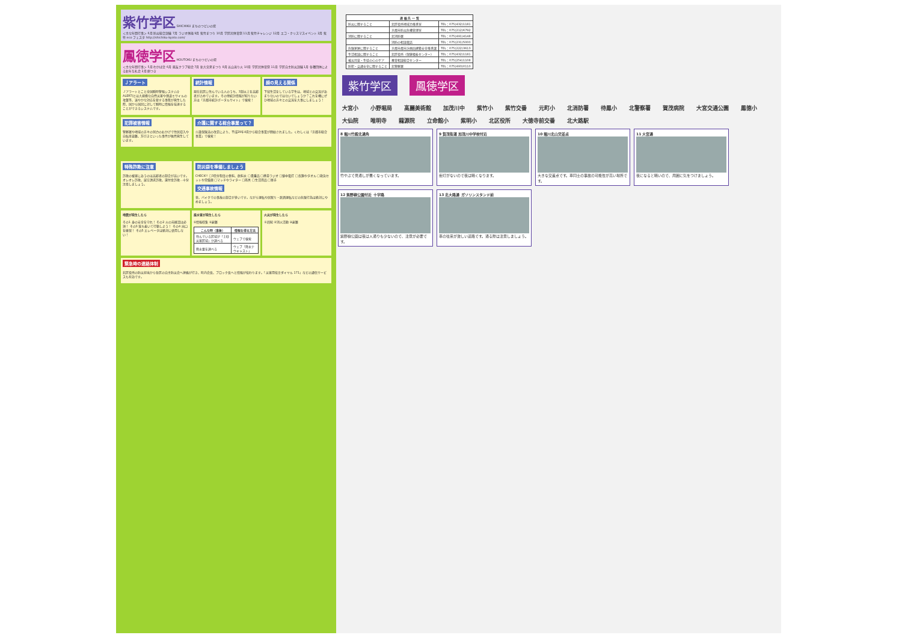紫竹学区 SHICHIKU まちのつどいの場
＜主な年間行事＞ 6月 防災総合訓練 7月 ラジオ体操 9月 紫竹まつり 10月 学区民体育祭 11月 紫竹チャレンジ 12月 エコ・クリスマスイベント 2月 紫竹 eco フェスタ http://shichiku-kyoto.com/
鳳徳学区 HOUTOKU まちのつどいの場
＜主な年間行事＞ 5月 わかば会 6月 鳳友クラブ総会 7月 新大宮夏まつり 8月 五山送り火 10月 学区民体育祭 11月 学区自主防災訓練 1月 各種団体による新年互礼会 2月 餅つき
Ｊアラート
Ｊアラートとこと全国瞬時警報システム(J-ALERT)とは大規模な自然災害や弾道ミサイルの攻撃等、速やかな対応を要する事態が発生した際、国から国民に対して瞬時に情報を伝達することができるシステムです。
統計情報
現在北区に住んでいる人のうち、3割以上を高齢者が占めています。その他統計情報が知りたい方は「京都市統計ポータルサイト」で検索！
顔の見える関係
下宿生活をしている学生は、地域との交流があまりないのではないでしょうか？これを機にぜひ地域の方々との交流を大事にしましょう！
犯罪被害情報
警察署や地域の方々の努力のおかげで住居侵入や自転車盗難、万引きといった事件が依然発生しています。
介護に関する総合事業って？
介護保険法の改正により、平成29年4月から総合事業が開始されました。くわしくは「京都市総合事業」で検索！
特殊詐欺に注意
詐欺の被害にあうのは高齢者の割合が高いです。オレオレ詐欺、架空請求詐欺、還付金詐欺…十分注意しましょう。
防災袋を準備しましょう
CHECK!! □3日分程度の食料、飲料水 □貴重品 □携帯ラジオ □懐中電灯 □衣類やタオル □救急セットや常備薬 □マッチやライター □雨具 □生活用品 □軍手
交通事故情報
車、バイクでの事故の割合が多いです。ながら運転や居眠り・飲酒運転などの危険行為は絶対にやめましょう。
地震が発生したら
その1 身の安全を守れ！ その2 火の元確認は必須！ その3 落ち着いて行動しよう！ その4 出口を確保！ その5 エレベータは絶対に使用しない！
風水害が発生したら
①情報収集 ②避難
| こんな時（事象） | 情報を得る方法 |
| --- | --- |
| 住んでいる区域が「土砂災害区域」か調べる | ウェブで検索 |
| 降水量を調べる | ウェブ「降水ナウキャスト」 |
火災が発生したら
①周知 ②消火活動 ③避難
緊急時の連絡体制
北区役所の防災担当から各区の自主防災会へ連絡が行き、町内会長、ブロック長へと情報が伝わります。「災害用伝言ダイヤル 171」などの通信サービスも有効です。
| 連 絡 先 一 覧 | | |
| --- | --- | --- |
| 防災に関すること | 北区役所地域力推進室 | TEL：075(432)1181 |
| | 京都市防災危機管理室 | TEL：075(212)6792 |
| 消防に関すること | 北消防署 | TEL：075(491)4148 |
| | 消防の相談電話 | TEL：075(231)5000 |
| 危険家屋に関すること | 京都市都市計画局建築安全推進課 | TEL：075(222)3613 |
| 生活相談に関すること | 北区役所（保健福祉センター） | TEL：075(432)1181 |
| 被災児童・生徒の心のケア | 教育相談総合センター | TEL：075(254)1108 |
| 防犯・交通安全に関すること | 北警察署 | TEL：075(493)0110 |
紫竹学区 鳳徳学区
大宮小 小野堀局 高麗美術館 加茂川中 紫竹小 紫竹交番 元町小 北消防署 待鳳小 北警察署 賀茂病院 大宮交通公園 鳳徳小 大仙院 唯明寺 龍源院 立命館小 紫明小 北区役所 大徳寺前交番 北大路駅
8 堀川竹殿北通角
竹やぶで見通しが悪くなっています。
9 賀茂街道 加茂川中学校付近
街灯がないので夜は暗くなります。
10 堀川北山交差点
大きな交差点です。車同士の事故の可能性が高い場所です。
11 大宮通
夜になると暗いので、周囲に気をつけましょう。
12 紫野柳公園付近 十字路
紫野柳公園は夜は人通りも少ないので、注意が必要です。
13 北大路通 ガソリンスタンド前
車の往来が激しい道路です。通る際は注意しましょう。